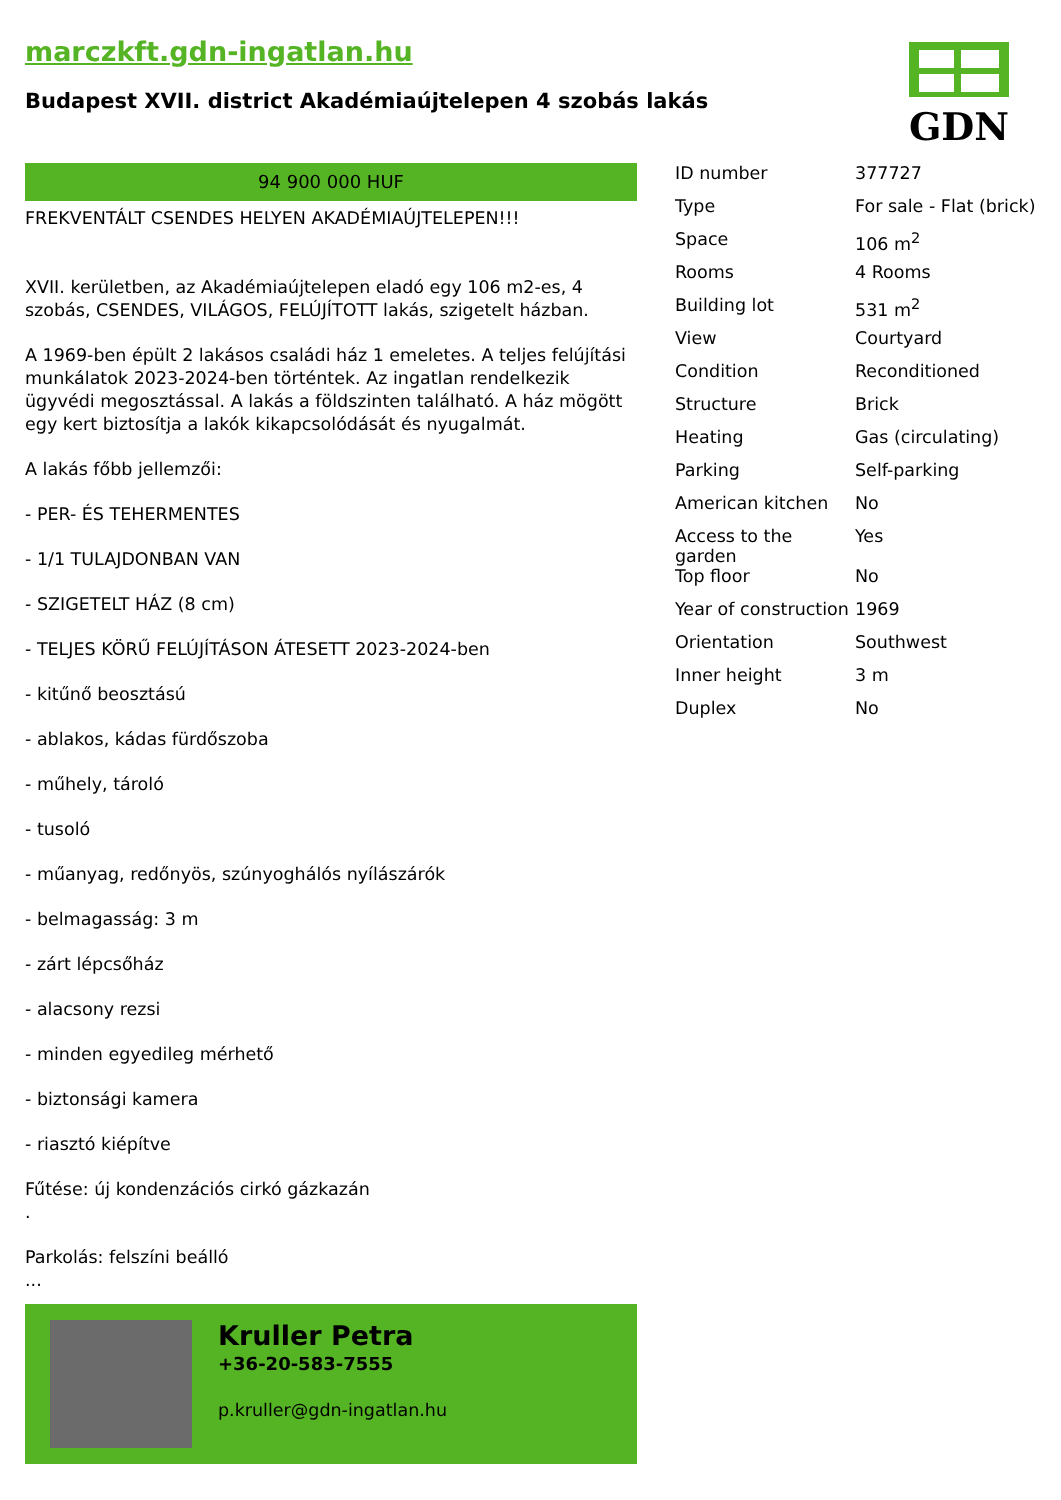marczkft.gdn-ingatlan.hu
Budapest XVII. district Akadémiaújtelepen 4 szobás lakás
GDN
94 900 000 HUF
FREKVENTÁLT CSENDES HELYEN AKADÉMIAÚJTELEPEN!!!
XVII. kerületben, az Akadémiaújtelepen eladó egy 106 m2-es, 4 szobás, CSENDES, VILÁGOS, FELÚJÍTOTT lakás, szigetelt házban.
A 1969-ben épült 2 lakásos családi ház 1 emeletes. A teljes felújítási munkálatok 2023-2024-ben történtek. Az ingatlan rendelkezik ügyvédi megosztással. A lakás a földszinten található. A ház mögött egy kert biztosítja a lakók kikapcsolódását és nyugalmát.
A lakás főbb jellemzői:
- PER- ÉS TEHERMENTES
- 1/1 TULAJDONBAN VAN
- SZIGETELT HÁZ (8 cm)
- TELJES KÖRŰ FELÚJÍTÁSON ÁTESETT 2023-2024-ben
- kitűnő beosztású
- ablakos, kádas fürdőszoba
- műhely, tároló
- tusoló
- műanyag, redőnyös, szúnyoghálós nyílászárók
- belmagasság: 3 m
- zárt lépcsőház
- alacsony rezsi
- minden egyedileg mérhető
- biztonsági kamera
- riasztó kiépítve
Fűtése: új kondenzációs cirkó gázkazán
.
Parkolás: felszíni beálló
...
Kruller Petra
+36-20-583-7555
p.kruller@gdn-ingatlan.hu
| ID number | 377727 |
| Type | For sale - Flat (brick) |
| Space | 106 m<sup>2</sup> |
| Rooms | 4 Rooms |
| Building lot | 531 m<sup>2</sup> |
| View | Courtyard |
| Condition | Reconditioned |
| Structure | Brick |
| Heating | Gas (circulating) |
| Parking | Self-parking |
| American kitchen | No |
| Access to the garden | Yes |
| Top floor | No |
| Year of construction | 1969 |
| Orientation | Southwest |
| Inner height | 3 m |
| Duplex | No |